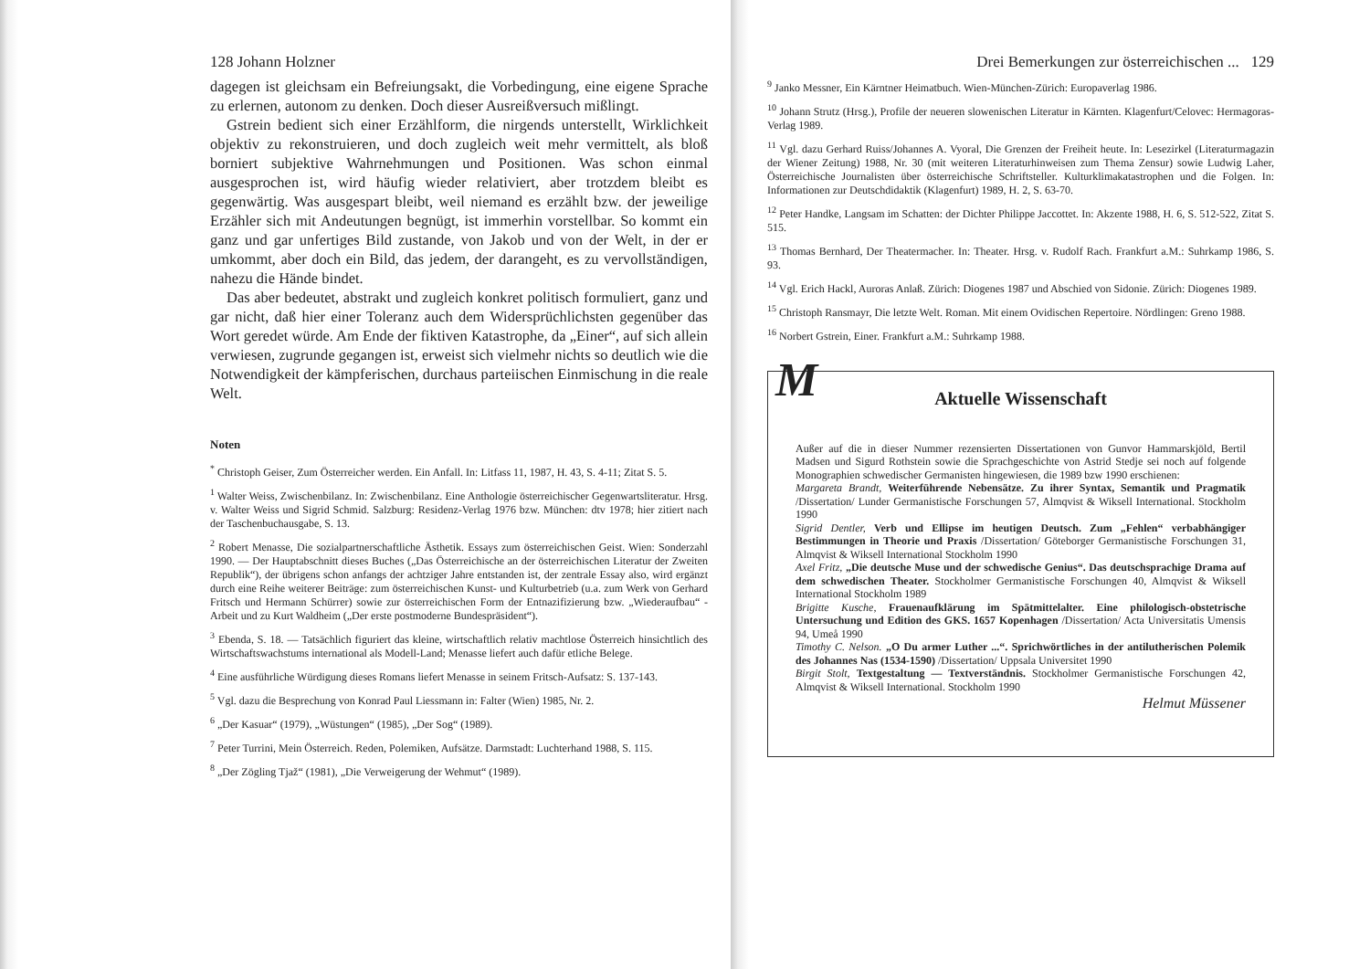128 Johann Holzner
dagegen ist gleichsam ein Befreiungsakt, die Vorbedingung, eine eigene Sprache zu erlernen, autonom zu denken. Doch dieser Ausreißversuch mißlingt.
Gstrein bedient sich einer Erzählform, die nirgends unterstellt, Wirklichkeit objektiv zu rekonstruieren, und doch zugleich weit mehr vermittelt, als bloß borniert subjektive Wahrnehmungen und Positionen. Was schon einmal ausgesprochen ist, wird häufig wieder relativiert, aber trotzdem bleibt es gegenwärtig. Was ausgespart bleibt, weil niemand es erzählt bzw. der jeweilige Erzähler sich mit Andeutungen begnügt, ist immerhin vorstellbar. So kommt ein ganz und gar unfertiges Bild zustande, von Jakob und von der Welt, in der er umkommt, aber doch ein Bild, das jedem, der darangeht, es zu vervollständigen, nahezu die Hände bindet.
Das aber bedeutet, abstrakt und zugleich konkret politisch formuliert, ganz und gar nicht, daß hier einer Toleranz auch dem Widersprüchlichsten gegenüber das Wort geredet würde. Am Ende der fiktiven Katastrophe, da „Einer“, auf sich allein verwiesen, zugrunde gegangen ist, erweist sich vielmehr nichts so deutlich wie die Notwendigkeit der kämpferischen, durchaus parteiischen Einmischung in die reale Welt.
Noten
<sup>*</sup> Christoph Geiser, Zum Österreicher werden. Ein Anfall. In: Litfass 11, 1987, H. 43, S. 4-11; Zitat S. 5.
<sup>1</sup> Walter Weiss, Zwischenbilanz. In: Zwischenbilanz. Eine Anthologie österreichischer Gegenwartsliteratur. Hrsg. v. Walter Weiss und Sigrid Schmid. Salzburg: Residenz-Verlag 1976 bzw. München: dtv 1978; hier zitiert nach der Taschenbuchausgabe, S. 13.
<sup>2</sup> Robert Menasse, Die sozialpartnerschaftliche Ästhetik. Essays zum österreichischen Geist. Wien: Sonderzahl 1990. — Der Hauptabschnitt dieses Buches („Das Österreichische an der österreichischen Literatur der Zweiten Republik“), der übrigens schon anfangs der achtziger Jahre entstanden ist, der zentrale Essay also, wird ergänzt durch eine Reihe weiterer Beiträge: zum österreichischen Kunst- und Kulturbetrieb (u.a. zum Werk von Gerhard Fritsch und Hermann Schürrer) sowie zur österreichischen Form der Entnazifizierung bzw. „Wiederaufbau“ - Arbeit und zu Kurt Waldheim („Der erste postmoderne Bundespräsident“).
<sup>3</sup> Ebenda, S. 18. — Tatsächlich figuriert das kleine, wirtschaftlich relativ machtlose Österreich hinsichtlich des Wirtschaftswachstums international als Modell-Land; Menasse liefert auch dafür etliche Belege.
<sup>4</sup> Eine ausführliche Würdigung dieses Romans liefert Menasse in seinem Fritsch-Aufsatz: S. 137-143.
<sup>5</sup> Vgl. dazu die Besprechung von Konrad Paul Liessmann in: Falter (Wien) 1985, Nr. 2.
<sup>6</sup> „Der Kasuar“ (1979), „Wüstungen“ (1985), „Der Sog“ (1989).
<sup>7</sup> Peter Turrini, Mein Österreich. Reden, Polemiken, Aufsätze. Darmstadt: Luchterhand 1988, S. 115.
<sup>8</sup> „Der Zögling Tjaž“ (1981), „Die Verweigerung der Wehmut“ (1989).
Drei Bemerkungen zur österreichischen ... 129
<sup>9</sup> Janko Messner, Ein Kärntner Heimatbuch. Wien-München-Zürich: Europaverlag 1986.
<sup>10</sup> Johann Strutz (Hrsg.), Profile der neueren slowenischen Literatur in Kärnten. Klagenfurt/Celovec: Hermagoras-Verlag 1989.
<sup>11</sup> Vgl. dazu Gerhard Ruiss/Johannes A. Vyoral, Die Grenzen der Freiheit heute. In: Lesezirkel (Literaturmagazin der Wiener Zeitung) 1988, Nr. 30 (mit weiteren Literaturhinweisen zum Thema Zensur) sowie Ludwig Laher, Österreichische Journalisten über österreichische Schriftsteller. Kulturklimakatastrophen und die Folgen. In: Informationen zur Deutschdidaktik (Klagenfurt) 1989, H. 2, S. 63-70.
<sup>12</sup> Peter Handke, Langsam im Schatten: der Dichter Philippe Jaccottet. In: Akzente 1988, H. 6, S. 512-522, Zitat S. 515.
<sup>13</sup> Thomas Bernhard, Der Theatermacher. In: Theater. Hrsg. v. Rudolf Rach. Frankfurt a.M.: Suhrkamp 1986, S. 93.
<sup>14</sup> Vgl. Erich Hackl, Auroras Anlaß. Zürich: Diogenes 1987 und Abschied von Sidonie. Zürich: Diogenes 1989.
<sup>15</sup> Christoph Ransmayr, Die letzte Welt. Roman. Mit einem Ovidischen Repertoire. Nördlingen: Greno 1988.
<sup>16</sup> Norbert Gstrein, Einer. Frankfurt a.M.: Suhrkamp 1988.
M
Aktuelle Wissenschaft
Außer auf die in dieser Nummer rezensierten Dissertationen von Gunvor Hammarskjöld, Bertil Madsen und Sigurd Rothstein sowie die Sprachgeschichte von Astrid Stedje sei noch auf folgende Monographien schwedischer Germanisten hingewiesen, die 1989 bzw 1990 erschienen:
Margareta Brandt, Weiterführende Nebensätze. Zu ihrer Syntax, Semantik und Pragmatik /Dissertation/ Lunder Germanistische Forschungen 57, Almqvist & Wiksell International. Stockholm 1990
Sigrid Dentler, Verb und Ellipse im heutigen Deutsch. Zum „Fehlen“ verbabhängiger Bestimmungen in Theorie und Praxis /Dissertation/ Göteborger Germanistische Forschungen 31, Almqvist & Wiksell International Stockholm 1990
Axel Fritz, „Die deutsche Muse und der schwedische Genius“. Das deutschsprachige Drama auf dem schwedischen Theater. Stockholmer Germanistische Forschungen 40, Almqvist & Wiksell International Stockholm 1989
Brigitte Kusche, Frauenaufklärung im Spätmittelalter. Eine philologisch-obstetrische Untersuchung und Edition des GKS. 1657 Kopenhagen /Dissertation/ Acta Universitatis Umensis 94, Umeå 1990
Timothy C. Nelson. „O Du armer Luther ...“. Sprichwörtliches in der antilutherischen Polemik des Johannes Nas (1534-1590) /Dissertation/ Uppsala Universitet 1990
Birgit Stolt, Textgestaltung — Textverständnis. Stockholmer Germanistische Forschungen 42, Almqvist & Wiksell International. Stockholm 1990
Helmut Müssener